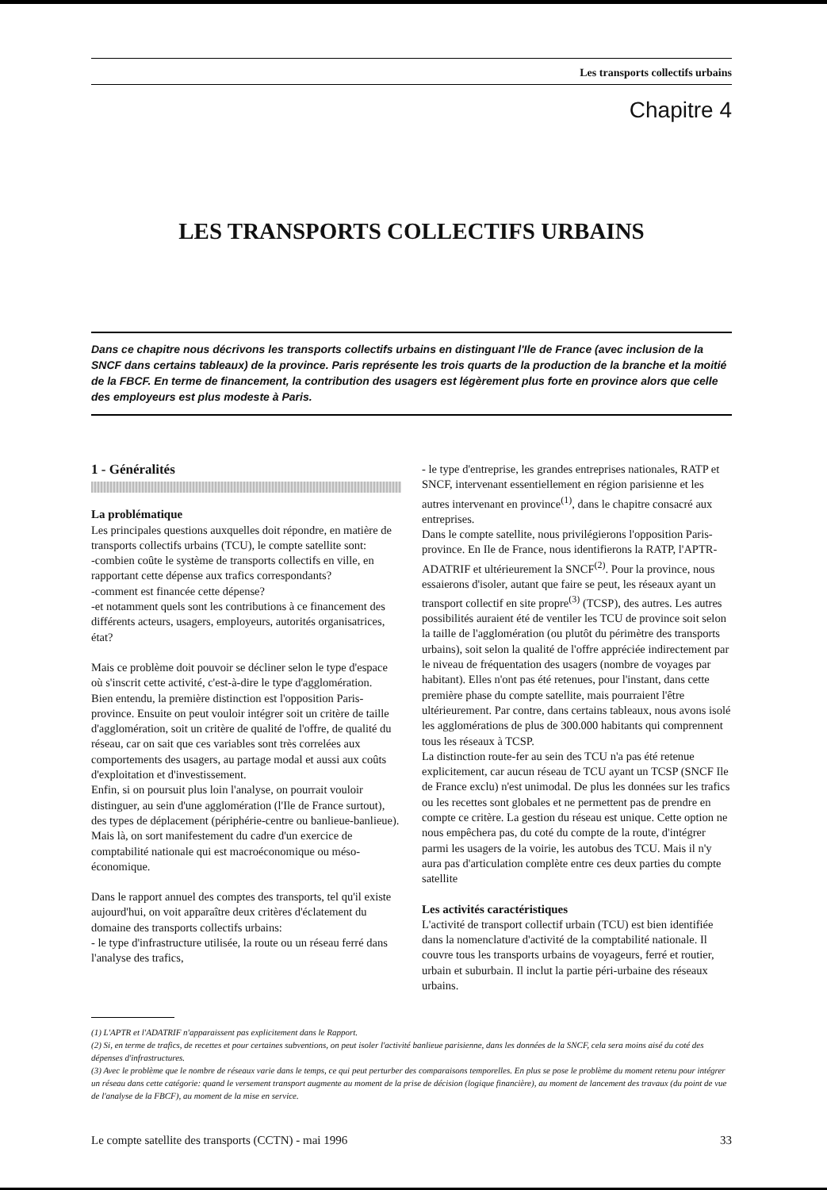Les transports collectifs urbains
Chapitre 4
LES TRANSPORTS COLLECTIFS URBAINS
Dans ce chapitre nous décrivons les transports collectifs urbains en distinguant l'Ile de France (avec inclusion de la SNCF dans certains tableaux) de la province. Paris représente les trois quarts de la production de la branche et la moitié de la FBCF. En terme de financement, la contribution des usagers est légèrement plus forte en province alors que celle des employeurs est plus modeste à Paris.
1 - Généralités
La problématique
Les principales questions auxquelles doit répondre, en matière de transports collectifs urbains (TCU), le compte satellite sont:
-combien coûte le système de transports collectifs en ville, en rapportant cette dépense aux trafics correspondants?
-comment est financée cette dépense?
-et notamment quels sont les contributions à ce financement des différents acteurs, usagers, employeurs, autorités organisatrices, état?
Mais ce problème doit pouvoir se décliner selon le type d'espace où s'inscrit cette activité, c'est-à-dire le type d'agglomération.
Bien entendu, la première distinction est l'opposition Paris-province. Ensuite on peut vouloir intégrer soit un critère de taille d'agglomération, soit un critère de qualité de l'offre, de qualité du réseau, car on sait que ces variables sont très correlées aux comportements des usagers, au partage modal et aussi aux coûts d'exploitation et d'investissement.
Enfin, si on poursuit plus loin l'analyse, on pourrait vouloir distinguer, au sein d'une agglomération (l'Ile de France surtout), des types de déplacement (périphérie-centre ou banlieue-banlieue). Mais là, on sort manifestement du cadre d'un exercice de comptabilité nationale qui est macroéconomique ou méso-économique.
Dans le rapport annuel des comptes des transports, tel qu'il existe aujourd'hui, on voit apparaître deux critères d'éclatement du domaine des transports collectifs urbains:
- le type d'infrastructure utilisée, la route ou un réseau ferré dans l'analyse des trafics,
- le type d'entreprise, les grandes entreprises nationales, RATP et SNCF, intervenant essentiellement en région parisienne et les autres intervenant en province<sup>(1)</sup>, dans le chapitre consacré aux entreprises.
Dans le compte satellite, nous privilégierons l'opposition Paris-province. En Ile de France, nous identifierons la RATP, l'APTR-ADATRIF et ultérieurement la SNCF<sup>(2)</sup>. Pour la province, nous essaierons d'isoler, autant que faire se peut, les réseaux ayant un transport collectif en site propre<sup>(3)</sup> (TCSP), des autres. Les autres possibilités auraient été de ventiler les TCU de province soit selon la taille de l'agglomération (ou plutôt du périmètre des transports urbains), soit selon la qualité de l'offre appréciée indirectement par le niveau de fréquentation des usagers (nombre de voyages par habitant). Elles n'ont pas été retenues, pour l'instant, dans cette première phase du compte satellite, mais pourraient l'être ultérieurement. Par contre, dans certains tableaux, nous avons isolé les agglomérations de plus de 300.000 habitants qui comprennent tous les réseaux à TCSP.
La distinction route-fer au sein des TCU n'a pas été retenue explicitement, car aucun réseau de TCU ayant un TCSP (SNCF Ile de France exclu) n'est unimodal. De plus les données sur les trafics ou les recettes sont globales et ne permettent pas de prendre en compte ce critère. La gestion du réseau est unique. Cette option ne nous empêchera pas, du coté du compte de la route, d'intégrer parmi les usagers de la voirie, les autobus des TCU. Mais il n'y aura pas d'articulation complète entre ces deux parties du compte satellite
Les activités caractéristiques
L'activité de transport collectif urbain (TCU) est bien identifiée dans la nomenclature d'activité de la comptabilité nationale. Il couvre tous les transports urbains de voyageurs, ferré et routier, urbain et suburbain. Il inclut la partie péri-urbaine des réseaux urbains.
(1) L'APTR et l'ADATRIF n'apparaissent pas explicitement dans le Rapport.
(2) Si, en terme de trafics, de recettes et pour certaines subventions, on peut isoler l'activité banlieue parisienne, dans les données de la SNCF, cela sera moins aisé du coté des dépenses d'infrastructures.
(3) Avec le problème que le nombre de réseaux varie dans le temps, ce qui peut perturber des comparaisons temporelles. En plus se pose le problème du moment retenu pour intégrer un réseau dans cette catégorie: quand le versement transport augmente au moment de la prise de décision (logique financière), au moment de lancement des travaux (du point de vue de l'analyse de la FBCF), au moment de la mise en service.
Le compte satellite des transports (CCTN) - mai 1996 33